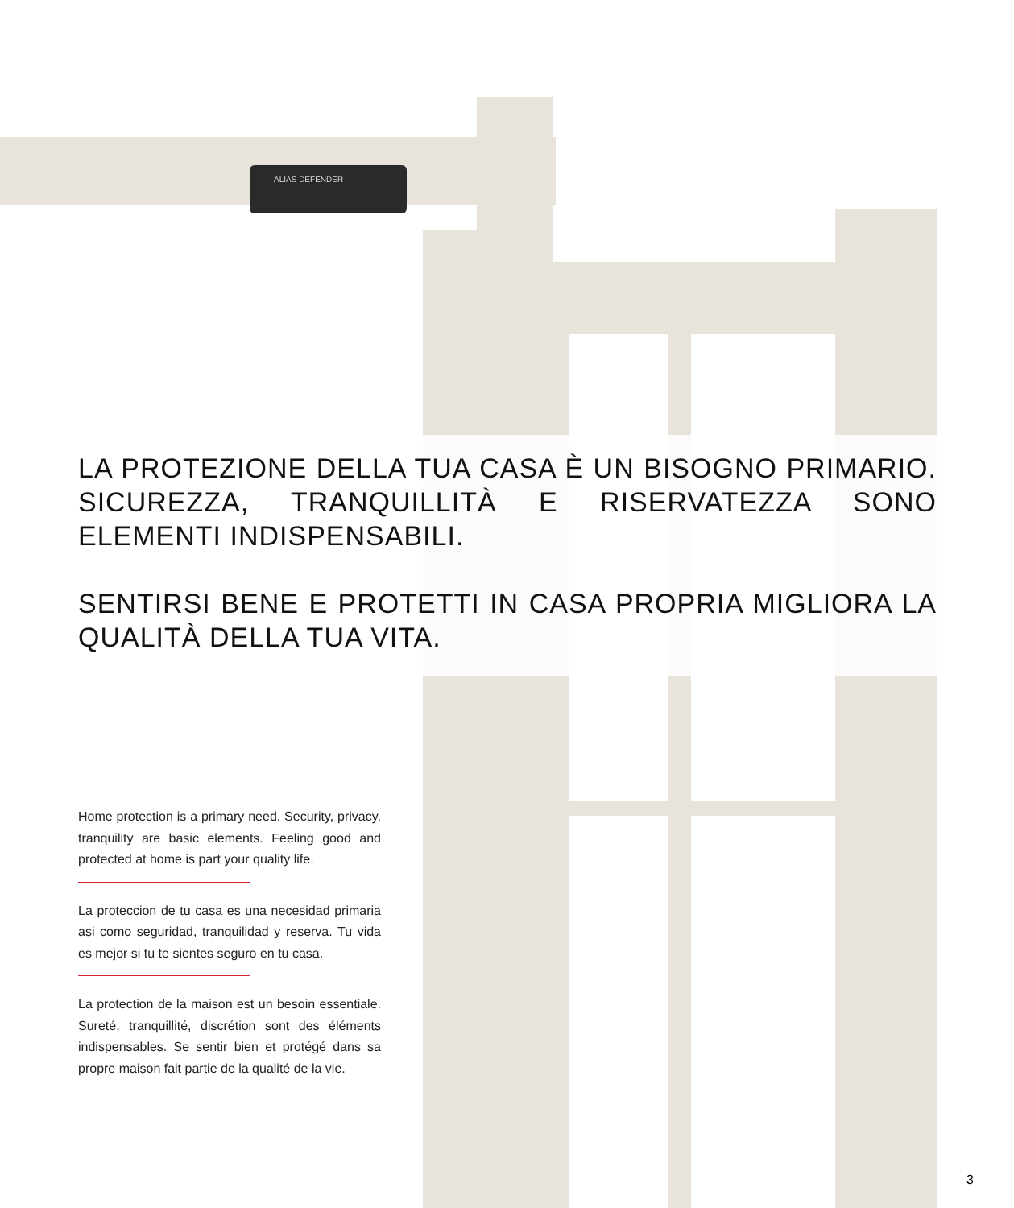ALIAS DEFENDER
LA PROTEZIONE DELLA TUA CASA È UN BISOGNO PRIMARIO. SICUREZZA, TRANQUILLITÀ E RISERVATEZZA SONO ELEMENTI INDISPENSABILI.
SENTIRSI BENE E PROTETTI IN CASA PROPRIA MIGLIORA LA QUALITÀ DELLA TUA VITA.
Home protection is a primary need. Security, privacy, tranquility are basic elements. Feeling good and protected at home is part your quality life.
La proteccion de tu casa es una necesidad primaria asi como seguridad, tranquilidad y reserva. Tu vida es mejor si tu te sientes seguro en tu casa.
La protection de la maison est un besoin essentiale. Sureté, tranquillité, discrétion sont des éléments indispensables. Se sentir bien et protégé dans sa propre maison fait partie de la qualité de la vie.
3